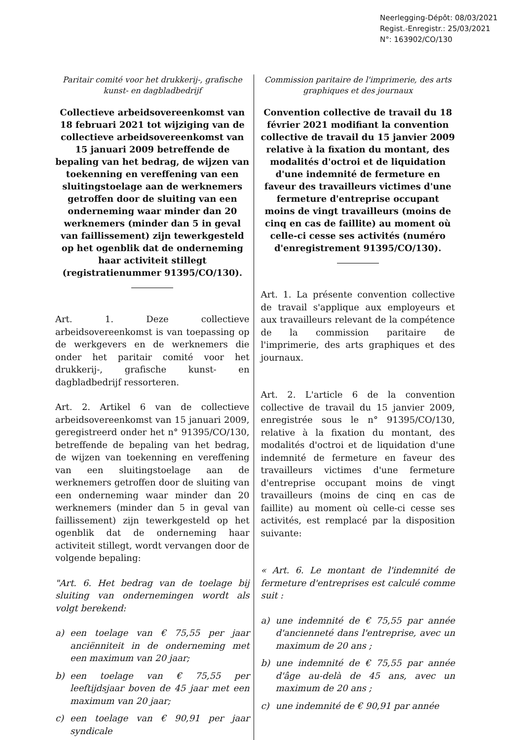Neerlegging-Dépôt: 08/03/2021
Regist.-Enregistr.: 25/03/2021
N°: 163902/CO/130
Paritair comité voor het drukkerij-, grafische kunst- en dagbladbedrijf
Collectieve arbeidsovereenkomst van 18 februari 2021 tot wijziging van de collectieve arbeidsovereenkomst van 15 januari 2009 betreffende de bepaling van het bedrag, de wijzen van toekenning en vereffening van een sluitingstoelage aan de werknemers getroffen door de sluiting van een onderneming waar minder dan 20 werknemers (minder dan 5 in geval van faillissement) zijn tewerkgesteld op het ogenblik dat de onderneming haar activiteit stillegt (registratienummer 91395/CO/130).
Art. 1. Deze collectieve arbeidsovereenkomst is van toepassing op de werkgevers en de werknemers die onder het paritair comité voor het drukkerij-, grafische kunst- en dagbladbedrijf ressorteren.
Art. 2. Artikel 6 van de collectieve arbeidsovereenkomst van 15 januari 2009, geregistreerd onder het n° 91395/CO/130, betreffende de bepaling van het bedrag, de wijzen van toekenning en vereffening van een sluitingstoelage aan de werknemers getroffen door de sluiting van een onderneming waar minder dan 20 werknemers (minder dan 5 in geval van faillissement) zijn tewerkgesteld op het ogenblik dat de onderneming haar activiteit stillegt, wordt vervangen door de volgende bepaling:
"Art. 6. Het bedrag van de toelage bij sluiting van ondernemingen wordt als volgt berekend:
a) een toelage van € 75,55 per jaar anciënniteit in de onderneming met een maximum van 20 jaar;
b) een toelage van € 75,55 per leeftijdsjaar boven de 45 jaar met een maximum van 20 jaar;
c) een toelage van € 90,91 per jaar syndicale
Commission paritaire de l'imprimerie, des arts graphiques et des journaux
Convention collective de travail du 18 février 2021 modifiant la convention collective de travail du 15 janvier 2009 relative à la fixation du montant, des modalités d'octroi et de liquidation d'une indemnité de fermeture en faveur des travailleurs victimes d'une fermeture d'entreprise occupant moins de vingt travailleurs (moins de cinq en cas de faillite) au moment où celle-ci cesse ses activités (numéro d'enregistrement 91395/CO/130).
Art. 1. La présente convention collective de travail s'applique aux employeurs et aux travailleurs relevant de la compétence de la commission paritaire de l'imprimerie, des arts graphiques et des journaux.
Art. 2. L'article 6 de la convention collective de travail du 15 janvier 2009, enregistrée sous le n° 91395/CO/130, relative à la fixation du montant, des modalités d'octroi et de liquidation d'une indemnité de fermeture en faveur des travailleurs victimes d'une fermeture d'entreprise occupant moins de vingt travailleurs (moins de cinq en cas de faillite) au moment où celle-ci cesse ses activités, est remplacé par la disposition suivante:
« Art. 6. Le montant de l'indemnité de fermeture d'entreprises est calculé comme suit :
a) une indemnité de € 75,55 par année d'ancienneté dans l'entreprise, avec un maximum de 20 ans ;
b) une indemnité de € 75,55 par année d'âge au-delà de 45 ans, avec un maximum de 20 ans ;
c) une indemnité de € 90,91 par année